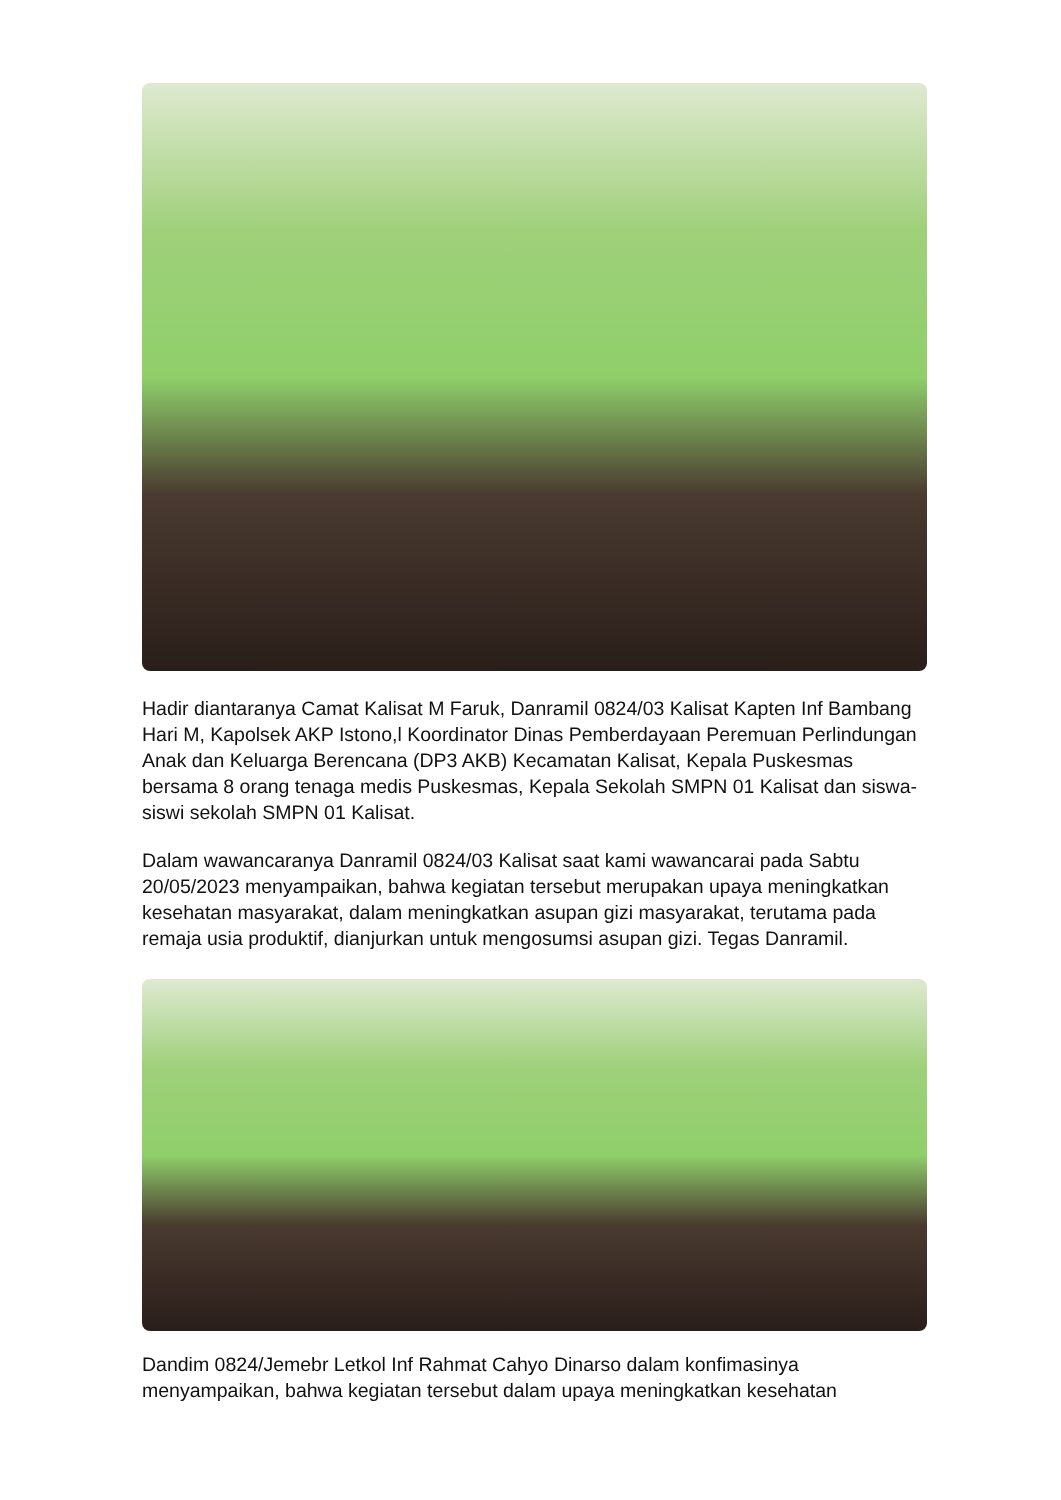Hadir diantaranya Camat Kalisat M Faruk, Danramil 0824/03 Kalisat Kapten Inf Bambang Hari M, Kapolsek AKP Istono,l Koordinator Dinas Pemberdayaan Peremuan Perlindungan Anak dan Keluarga Berencana (DP3 AKB) Kecamatan Kalisat, Kepala Puskesmas bersama 8 orang tenaga medis Puskesmas, Kepala Sekolah SMPN 01 Kalisat dan siswa-siswi sekolah SMPN 01 Kalisat.
Dalam wawancaranya Danramil 0824/03 Kalisat saat kami wawancarai pada Sabtu 20/05/2023 menyampaikan, bahwa kegiatan tersebut merupakan upaya meningkatkan kesehatan masyarakat, dalam meningkatkan asupan gizi masyarakat, terutama pada remaja usia produktif, dianjurkan untuk mengosumsi asupan gizi. Tegas Danramil.
Dandim 0824/Jemebr Letkol Inf Rahmat Cahyo Dinarso dalam konfimasinya menyampaikan, bahwa kegiatan tersebut dalam upaya meningkatkan kesehatan